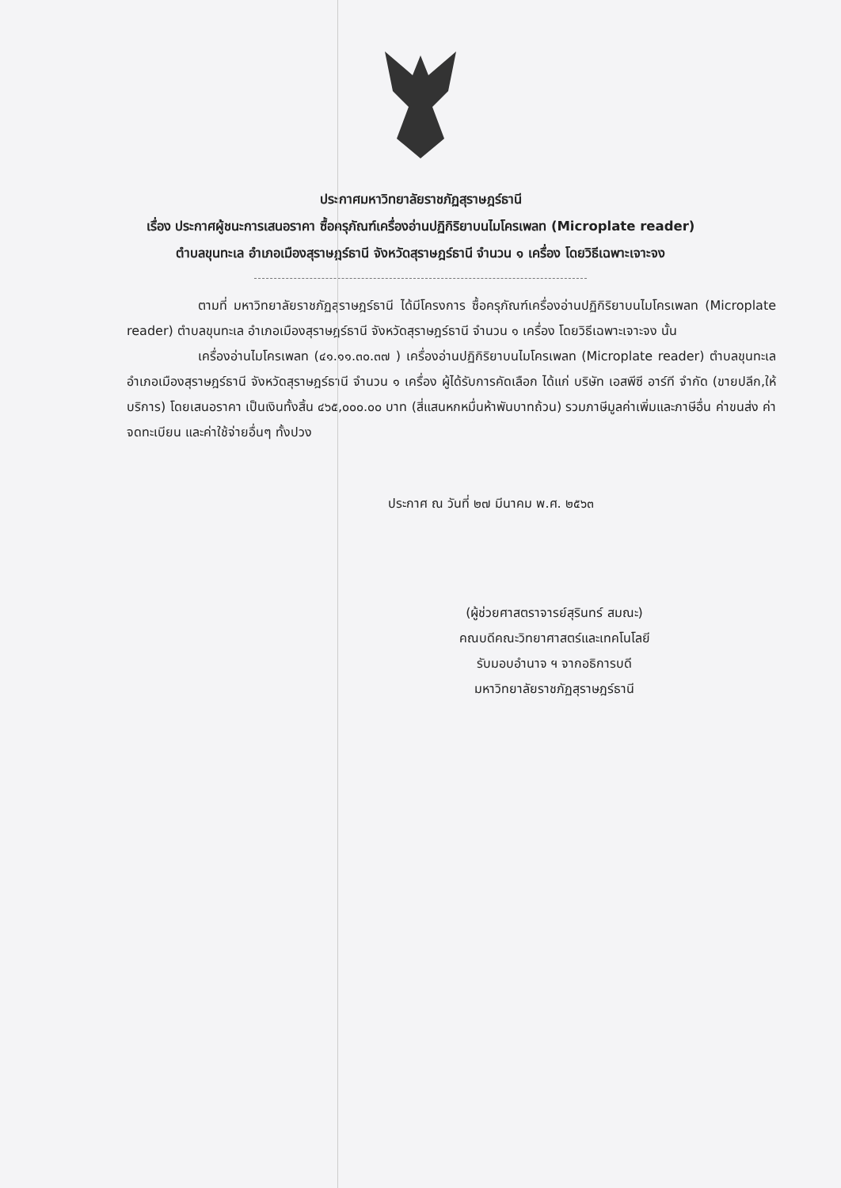ประกาศมหาวิทยาลัยราชภัฏสุราษฎร์ธานี
เรื่อง ประกาศผู้ชนะการเสนอราคา ซื้อครุภัณฑ์เครื่องอ่านปฏิกิริยาบนไมโครเพลท (Microplate reader)
ตำบลขุนทะเล อำเภอเมืองสุราษฎร์ธานี จังหวัดสุราษฎร์ธานี จำนวน ๑ เครื่อง โดยวิธีเฉพาะเจาะจง
ตามที่ มหาวิทยาลัยราชภัฏสุราษฎร์ธานี ได้มีโครงการ ซื้อครุภัณฑ์เครื่องอ่านปฏิกิริยาบนไมโครเพลท (Microplate reader) ตำบลขุนทะเล อำเภอเมืองสุราษฎร์ธานี จังหวัดสุราษฎร์ธานี จำนวน ๑ เครื่อง โดยวิธีเฉพาะเจาะจง นั้น
เครื่องอ่านไมโครเพลท (๔๑.๑๑.๓๐.๓๗ ) เครื่องอ่านปฏิกิริยาบนไมโครเพลท (Microplate reader) ตำบลขุนทะเล อำเภอเมืองสุราษฎร์ธานี จังหวัดสุราษฎร์ธานี จำนวน ๑ เครื่อง ผู้ได้รับการคัดเลือก ได้แก่ บริษัท เอสพีซี อาร์ที จำกัด (ขายปลีก,ให้บริการ) โดยเสนอราคา เป็นเงินทั้งสิ้น ๔๖๕,๐๐๐.๐๐ บาท (สี่แสนหกหมื่นห้าพันบาทถ้วน) รวมภาษีมูลค่าเพิ่มและภาษีอื่น ค่าขนส่ง ค่าจดทะเบียน และค่าใช้จ่ายอื่นๆ ทั้งปวง
ประกาศ ณ วันที่ ๒๗ มีนาคม พ.ศ. ๒๕๖๓
(ผู้ช่วยศาสตราจารย์สุรินทร์ สมณะ)
คณบดีคณะวิทยาศาสตร์และเทคโนโลยี
รับมอบอำนาจ ฯ จากอธิการบดี
มหาวิทยาลัยราชภัฏสุราษฎร์ธานี